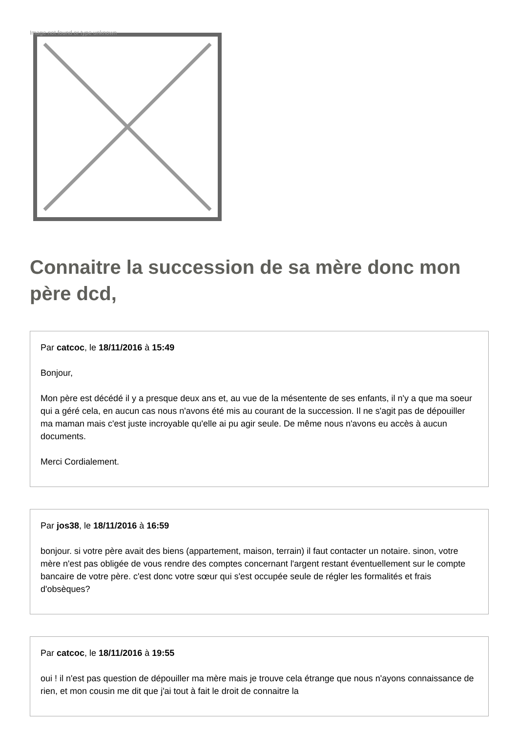Image not found or type unknown
Connaitre la succession de sa mère donc mon père dcd,
Par catcoc, le 18/11/2016 à 15:49
Bonjour,
Mon père est décédé il y a presque deux ans et, au vue de la mésentente de ses enfants, il n'y a que ma soeur qui a géré cela, en aucun cas nous n'avons été mis au courant de la succession. Il ne s'agit pas de dépouiller ma maman mais c'est juste incroyable qu'elle ai pu agir seule. De même nous n'avons eu accès à aucun documents.
Merci Cordialement.
Par jos38, le 18/11/2016 à 16:59
bonjour. si votre père avait des biens (appartement, maison, terrain) il faut contacter un notaire. sinon, votre mère n'est pas obligée de vous rendre des comptes concernant l'argent restant éventuellement sur le compte bancaire de votre père. c'est donc votre sœur qui s'est occupée seule de régler les formalités et frais d'obsèques?
Par catcoc, le 18/11/2016 à 19:55
oui ! il n'est pas question de dépouiller ma mère mais je trouve cela étrange que nous n'ayons connaissance de rien, et mon cousin me dit que j'ai tout à fait le droit de connaitre la